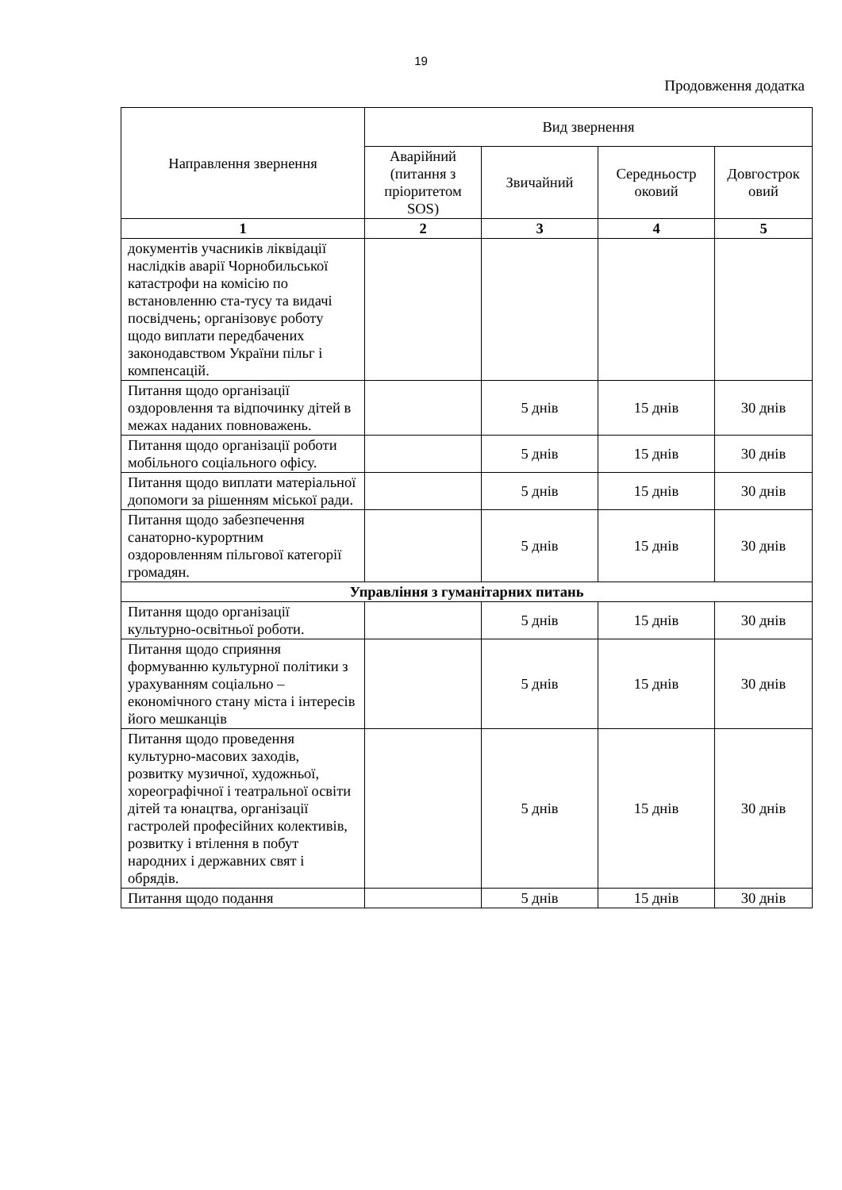19
Продовження додатка
| Направлення звернення | Вид звернення | | | |
| --- | --- | --- | --- | --- |
| | Аварійний (питання з пріоритетом SOS) | Звичайний | Середньостр оковий | Довгострок овий |
| 1 | 2 | 3 | 4 | 5 |
| документів учасників ліквідації наслідків аварії Чорнобильської катастрофи на комісію по встановленню ста-тусу та видачі посвідчень; організовує роботу щодо виплати передбачених законодавством України пільг і компенсацій. | | | | |
| Питання щодо організації оздоровлення та відпочинку дітей в межах наданих повноважень. | | 5 днів | 15 днів | 30 днів |
| Питання щодо організації роботи мобільного соціального офісу. | | 5 днів | 15 днів | 30 днів |
| Питання щодо виплати матеріальної допомоги за рішенням міської ради. | | 5 днів | 15 днів | 30 днів |
| Питання щодо забезпечення санаторно-курортним оздоровленням пільгової категорії громадян. | | 5 днів | 15 днів | 30 днів |
| Управління з гуманітарних питань | | | | |
| Питання щодо організації культурно-освітньої роботи. | | 5 днів | 15 днів | 30 днів |
| Питання щодо сприяння формуванню культурної політики з урахуванням соціально – економічного стану міста і інтересів його мешканців | | 5 днів | 15 днів | 30 днів |
| Питання щодо проведення культурно-масових заходів, розвитку музичної, художньої, хореографічної і театральної освіти дітей та юнацтва, організації гастролей професійних колективів, розвитку і втілення в побут народних і державних свят і обрядів. | | 5 днів | 15 днів | 30 днів |
| Питання щодо подання | | 5 днів | 15 днів | 30 днів |